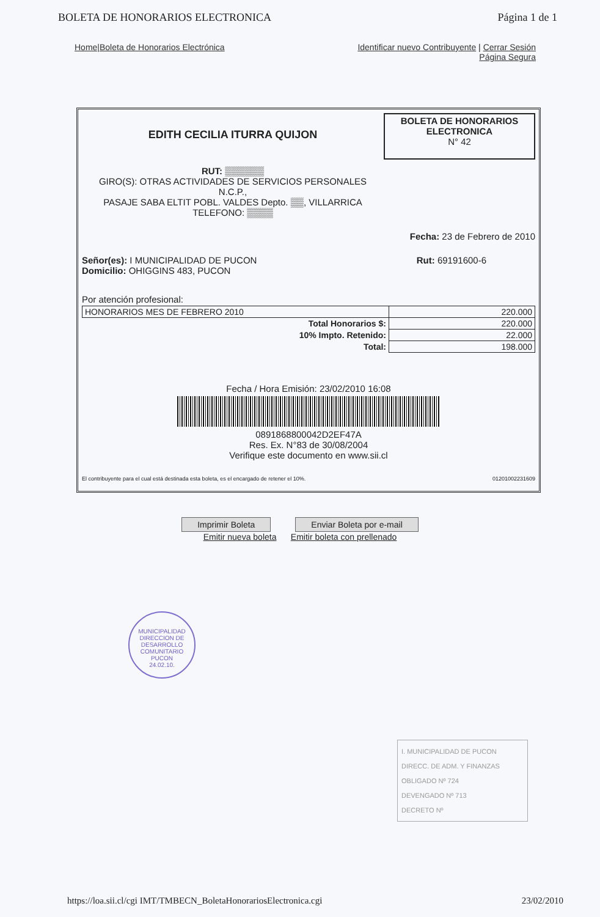BOLETA DE HONORARIOS ELECTRONICA Página 1 de 1
Home|Boleta de Honorarios Electrónica Identificar nuevo Contribuyente | Cerrar Sesión
Página Segura
EDITH CECILIA ITURRA QUIJON
RUT: ▒▒▒▒▒▒
GIRO(S): OTRAS ACTIVIDADES DE SERVICIOS PERSONALES
N.C.P.,
PASAJE SABA ELTIT POBL. VALDES Depto. ▒▒, VILLARRICA
TELEFONO: ▒▒▒▒
BOLETA DE HONORARIOS ELECTRONICA
N° 42
Fecha: 23 de Febrero de 2010
Señor(es): I MUNICIPALIDAD DE PUCON
Domicilio: OHIGGINS 483, PUCON
Rut: 69191600-6
Por atención profesional:
| HONORARIOS MES DE FEBRERO 2010 | 220.000 |
| Total Honorarios $: | 220.000 |
| 10% Impto. Retenido: | 22.000 |
| Total: | 198.000 |
Fecha / Hora Emisión: 23/02/2010 16:08
0891868800042D2EF47A
Res. Ex. N°83 de 30/08/2004
Verifique este documento en www.sii.cl
El contribuyente para el cual está destinada esta boleta, es el encargado de retener el 10%. 01201002231609
Imprimir Boleta Enviar Boleta por e-mail
Emitir nueva boleta Emitir boleta con prellenado
MUNICIPALIDAD
DIRECCION DE DESARROLLO COMUNITARIO
PUCON
24.02.10.
I. MUNICIPALIDAD DE PUCON
DIRECC. DE ADM. Y FINANZAS
OBLIGADO Nº 724
DEVENGADO Nº 713
DECRETO Nº
https://loa.sii.cl/cgi IMT/TMBECN_BoletaHonorariosElectronica.cgi 23/02/2010